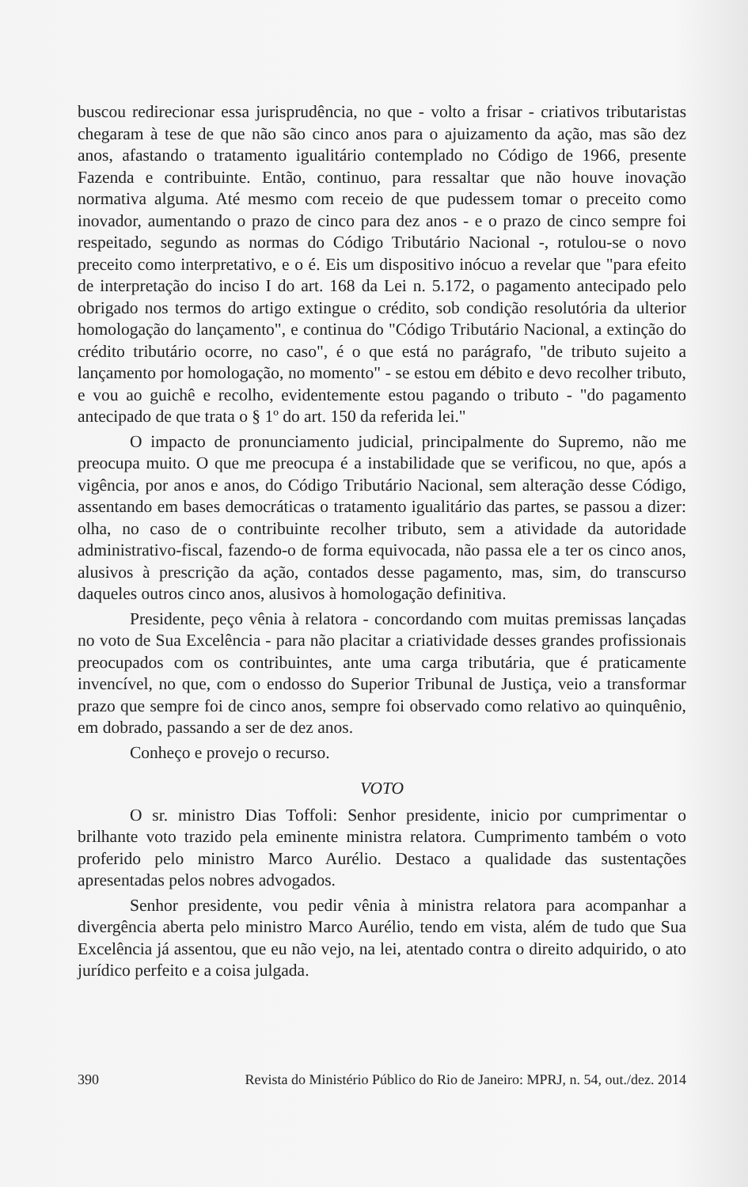buscou redirecionar essa jurisprudência, no que - volto a frisar - criativos tributaristas chegaram à tese de que não são cinco anos para o ajuizamento da ação, mas são dez anos, afastando o tratamento igualitário contemplado no Código de 1966, presente Fazenda e contribuinte. Então, continuo, para ressaltar que não houve inovação normativa alguma. Até mesmo com receio de que pudessem tomar o preceito como inovador, aumentando o prazo de cinco para dez anos - e o prazo de cinco sempre foi respeitado, segundo as normas do Código Tributário Nacional -, rotulou-se o novo preceito como interpretativo, e o é. Eis um dispositivo inócuo a revelar que "para efeito de interpretação do inciso I do art. 168 da Lei n. 5.172, o pagamento antecipado pelo obrigado nos termos do artigo extingue o crédito, sob condição resolutória da ulterior homologação do lançamento", e continua do "Código Tributário Nacional, a extinção do crédito tributário ocorre, no caso", é o que está no parágrafo, "de tributo sujeito a lançamento por homologação, no momento" - se estou em débito e devo recolher tributo, e vou ao guichê e recolho, evidentemente estou pagando o tributo - "do pagamento antecipado de que trata o § 1º do art. 150 da referida lei."
O impacto de pronunciamento judicial, principalmente do Supremo, não me preocupa muito. O que me preocupa é a instabilidade que se verificou, no que, após a vigência, por anos e anos, do Código Tributário Nacional, sem alteração desse Código, assentando em bases democráticas o tratamento igualitário das partes, se passou a dizer: olha, no caso de o contribuinte recolher tributo, sem a atividade da autoridade administrativo-fiscal, fazendo-o de forma equivocada, não passa ele a ter os cinco anos, alusivos à prescrição da ação, contados desse pagamento, mas, sim, do transcurso daqueles outros cinco anos, alusivos à homologação definitiva.
Presidente, peço vênia à relatora - concordando com muitas premissas lançadas no voto de Sua Excelência - para não placitar a criatividade desses grandes profissionais preocupados com os contribuintes, ante uma carga tributária, que é praticamente invencível, no que, com o endosso do Superior Tribunal de Justiça, veio a transformar prazo que sempre foi de cinco anos, sempre foi observado como relativo ao quinquênio, em dobrado, passando a ser de dez anos.
Conheço e provejo o recurso.
VOTO
O sr. ministro Dias Toffoli: Senhor presidente, inicio por cumprimentar o brilhante voto trazido pela eminente ministra relatora. Cumprimento também o voto proferido pelo ministro Marco Aurélio. Destaco a qualidade das sustentações apresentadas pelos nobres advogados.
Senhor presidente, vou pedir vênia à ministra relatora para acompanhar a divergência aberta pelo ministro Marco Aurélio, tendo em vista, além de tudo que Sua Excelência já assentou, que eu não vejo, na lei, atentado contra o direito adquirido, o ato jurídico perfeito e a coisa julgada.
390 Revista do Ministério Público do Rio de Janeiro: MPRJ, n. 54, out./dez. 2014